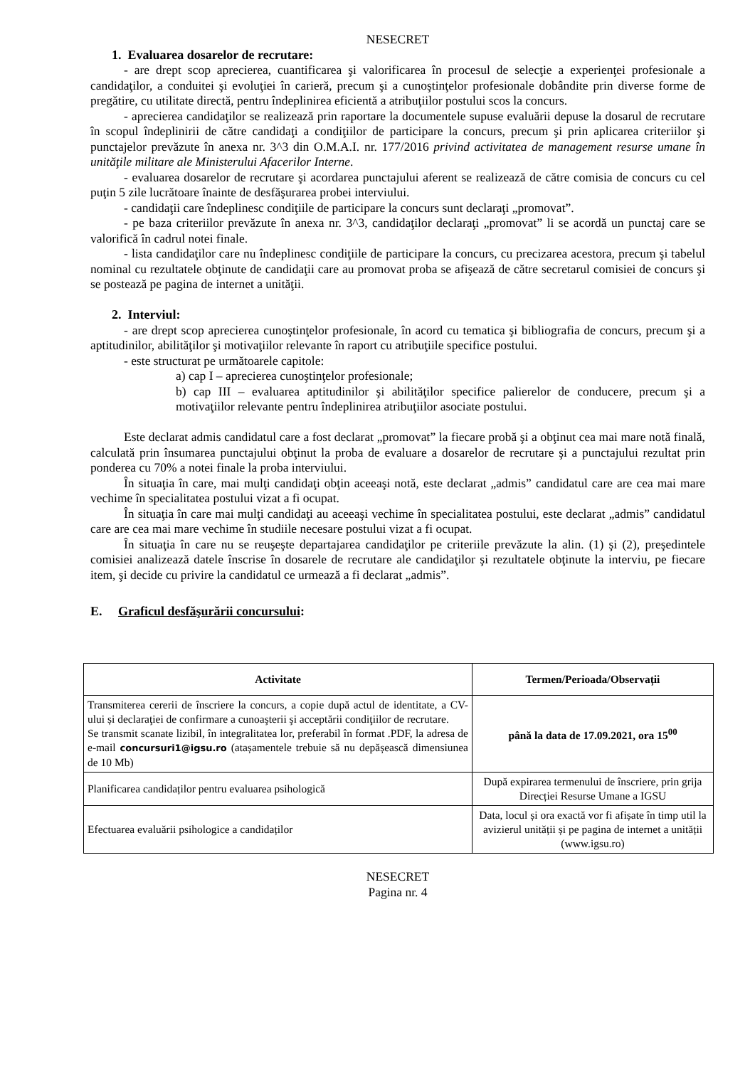NESECRET
1. Evaluarea dosarelor de recrutare:
- are drept scop aprecierea, cuantificarea şi valorificarea în procesul de selecţie a experienţei profesionale a candidaţilor, a conduitei şi evoluţiei în carieră, precum şi a cunoştinţelor profesionale dobândite prin diverse forme de pregătire, cu utilitate directă, pentru îndeplinirea eficientă a atribuţiilor postului scos la concurs.
- aprecierea candidaţilor se realizează prin raportare la documentele supuse evaluării depuse la dosarul de recrutare în scopul îndeplinirii de către candidaţi a condiţiilor de participare la concurs, precum şi prin aplicarea criteriilor şi punctajelor prevăzute în anexa nr. 3^3 din O.M.A.I. nr. 177/2016 privind activitatea de management resurse umane în unităţile militare ale Ministerului Afacerilor Interne.
- evaluarea dosarelor de recrutare şi acordarea punctajului aferent se realizează de către comisia de concurs cu cel puţin 5 zile lucrătoare înainte de desfăşurarea probei interviului.
- candidaţii care îndeplinesc condiţiile de participare la concurs sunt declaraţi „promovat”.
- pe baza criteriilor prevăzute în anexa nr. 3^3, candidaţilor declaraţi „promovat” li se acordă un punctaj care se valorifică în cadrul notei finale.
- lista candidaţilor care nu îndeplinesc condiţiile de participare la concurs, cu precizarea acestora, precum şi tabelul nominal cu rezultatele obţinute de candidaţii care au promovat proba se afişează de către secretarul comisiei de concurs şi se postează pe pagina de internet a unităţii.
2. Interviul:
- are drept scop aprecierea cunoştinţelor profesionale, în acord cu tematica şi bibliografia de concurs, precum şi a aptitudinilor, abilităţilor şi motivaţiilor relevante în raport cu atribuţiile specifice postului.
- este structurat pe următoarele capitole:
a) cap I – aprecierea cunoştinţelor profesionale;
b) cap III – evaluarea aptitudinilor şi abilităţilor specifice palierelor de conducere, precum şi a motivaţiilor relevante pentru îndeplinirea atribuţiilor asociate postului.
Este declarat admis candidatul care a fost declarat „promovat” la fiecare probă şi a obţinut cea mai mare notă finală, calculată prin însumarea punctajului obţinut la proba de evaluare a dosarelor de recrutare şi a punctajului rezultat prin ponderea cu 70% a notei finale la proba interviului.
În situaţia în care, mai mulţi candidaţi obţin aceeaşi notă, este declarat „admis” candidatul care are cea mai mare vechime în specialitatea postului vizat a fi ocupat.
În situaţia în care mai mulţi candidaţi au aceeaşi vechime în specialitatea postului, este declarat „admis” candidatul care are cea mai mare vechime în studiile necesare postului vizat a fi ocupat.
În situaţia în care nu se reuşeşte departajarea candidaţilor pe criteriile prevăzute la alin. (1) şi (2), preşedintele comisiei analizează datele înscrise în dosarele de recrutare ale candidaţilor şi rezultatele obţinute la interviu, pe fiecare item, şi decide cu privire la candidatul ce urmează a fi declarat „admis”.
E. Graficul desfăşurării concursului:
| Activitate | Termen/Perioada/Observații |
| --- | --- |
| Transmiterea cererii de înscriere la concurs, a copie după actul de identitate, a CV-ului și declaraţiei de confirmare a cunoaşterii şi acceptării condiţiilor de recrutare. Se transmit scanate lizibil, în integralitatea lor, preferabil în format .PDF, la adresa de e-mail concursuri1@igsu.ro (atașamentele trebuie să nu depășească dimensiunea de 10 Mb) | până la data de 17.09.2021, ora 15<sup>00</sup> |
| Planificarea candidaților pentru evaluarea psihologică | După expirarea termenului de înscriere, prin grija Direcției Resurse Umane a IGSU |
| Efectuarea evaluării psihologice a candidaților | Data, locul și ora exactă vor fi afișate în timp util la avizierul unității și pe pagina de internet a unității (www.igsu.ro) |
NESECRET
Pagina nr. 4